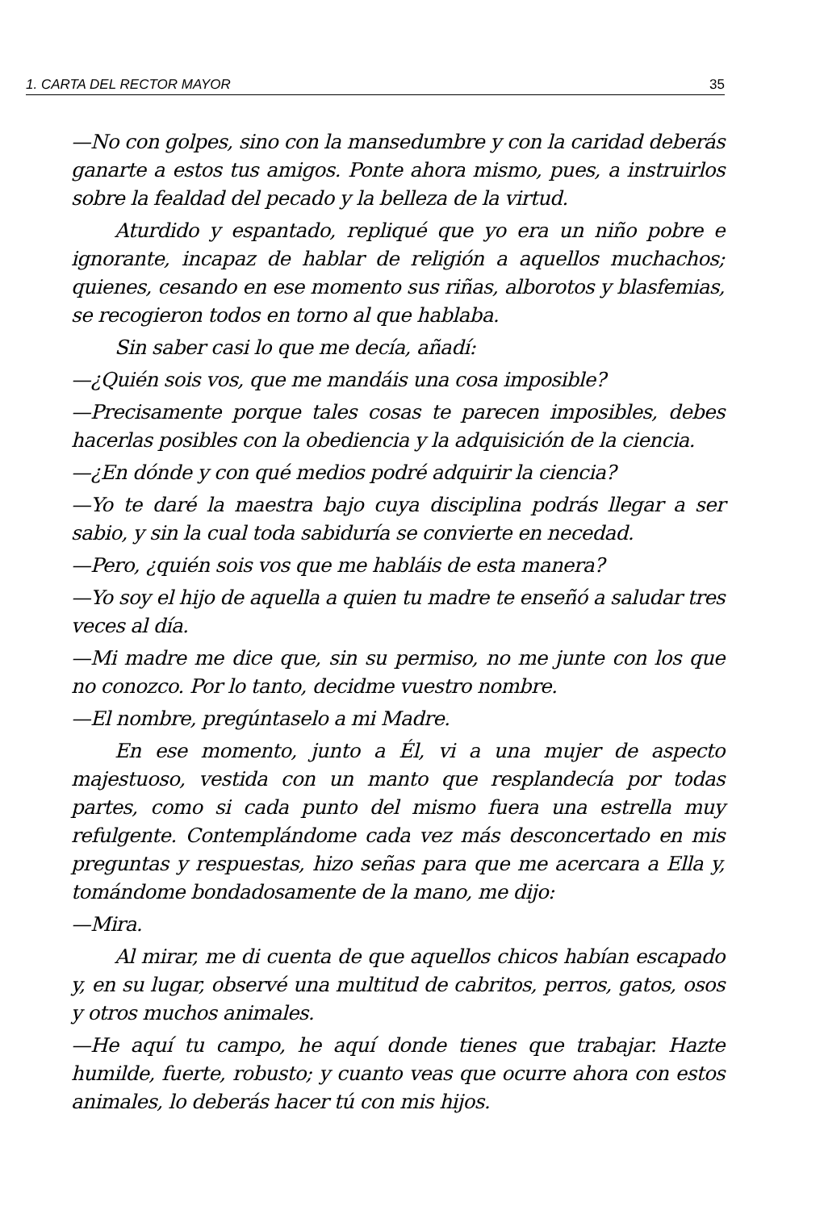1. CARTA DEL RECTOR MAYOR 35
—No con golpes, sino con la mansedumbre y con la caridad deberás ganarte a estos tus amigos. Ponte ahora mismo, pues, a instruirlos sobre la fealdad del pecado y la belleza de la virtud.
Aturdido y espantado, repliqué que yo era un niño pobre e ignorante, incapaz de hablar de religión a aquellos muchachos; quienes, cesando en ese momento sus riñas, alborotos y blasfemias, se recogieron todos en torno al que hablaba.
Sin saber casi lo que me decía, añadí:
—¿Quién sois vos, que me mandáis una cosa imposible?
—Precisamente porque tales cosas te parecen imposibles, debes hacerlas posibles con la obediencia y la adquisición de la ciencia.
—¿En dónde y con qué medios podré adquirir la ciencia?
—Yo te daré la maestra bajo cuya disciplina podrás llegar a ser sabio, y sin la cual toda sabiduría se convierte en necedad.
—Pero, ¿quién sois vos que me habláis de esta manera?
—Yo soy el hijo de aquella a quien tu madre te enseñó a saludar tres veces al día.
—Mi madre me dice que, sin su permiso, no me junte con los que no conozco. Por lo tanto, decidme vuestro nombre.
—El nombre, pregúntaselo a mi Madre.
En ese momento, junto a Él, vi a una mujer de aspecto majestuoso, vestida con un manto que resplandecía por todas partes, como si cada punto del mismo fuera una estrella muy refulgente. Contemplándome cada vez más desconcertado en mis preguntas y respuestas, hizo señas para que me acercara a Ella y, tomándome bondadosamente de la mano, me dijo:
—Mira.
Al mirar, me di cuenta de que aquellos chicos habían escapado y, en su lugar, observé una multitud de cabritos, perros, gatos, osos y otros muchos animales.
—He aquí tu campo, he aquí donde tienes que trabajar. Hazte humilde, fuerte, robusto; y cuanto veas que ocurre ahora con estos animales, lo deberás hacer tú con mis hijos.